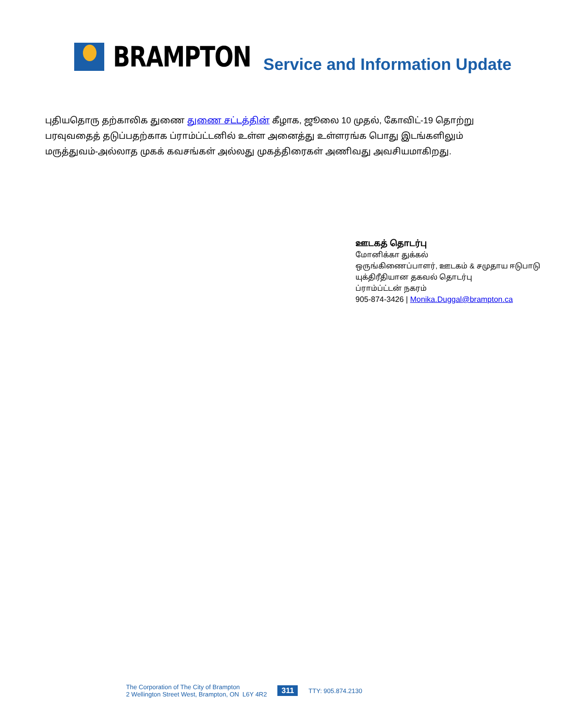BRAMPTON
Service and Information Update
புதியதொரு தற்காலிக துணை துணை சட்டத்தின் கீழாக, ஜூலை 10 முதல், கோவிட்-19 தொற்று பரவுவதைத் தடுப்பதற்காக ப்ராம்ப்ட்டனில் உள்ள அனைத்து உள்ளரங்க பொது இடங்களிலும் மருத்துவம்-அல்லாத முகக் கவசங்கள் அல்லது முகத்திரைகள் அணிவது அவசியமாகிறது.
ஊடகத் தொடர்பு
மோனிக்கா துக்கல்
ஒருங்கிணைப்பாளர், ஊடகம் & சமுதாய ஈடுபாடு
யுக்திரீதியான தகவல் தொடர்பு
ப்ராம்ப்ட்டன் நகரம்
905-874-3426 | Monika.Duggal@brampton.ca
The Corporation of The City of Brampton
2 Wellington Street West, Brampton, ON L6Y 4R2
311
TTY: 905.874.2130